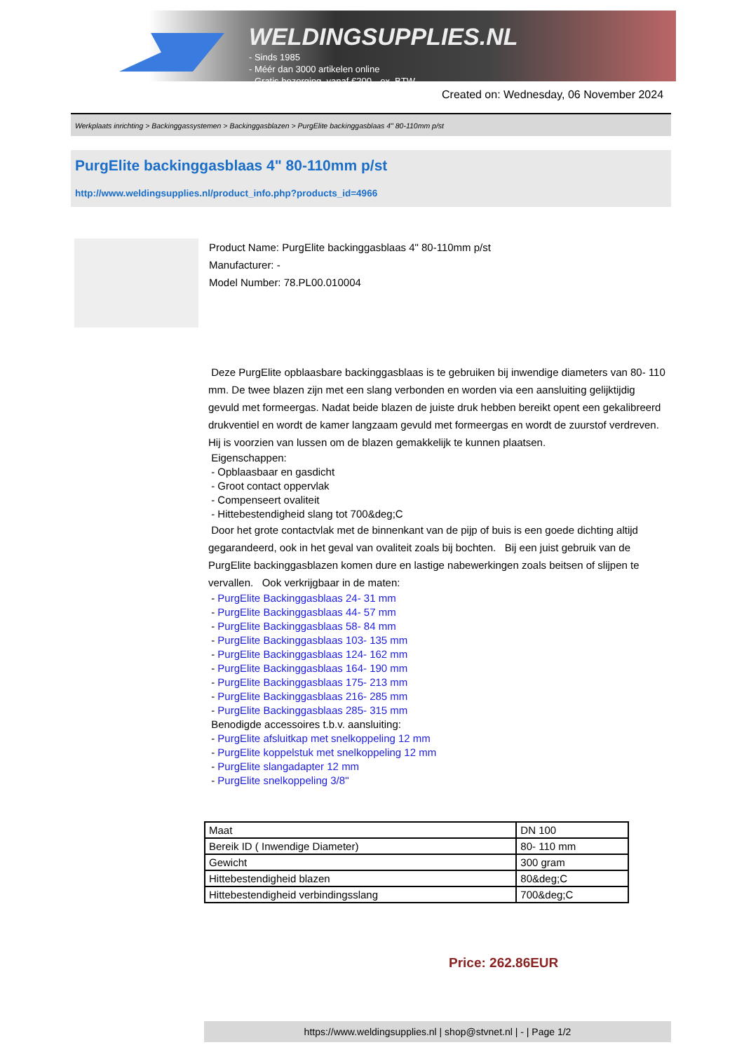WELDINGSUPPLIES.NL
- Sinds 1985
- Méér dan 3000 artikelen online
- Gratis bezorging, vanaf €200,--ex. BTW
Created on: Wednesday, 06 November 2024
Werkplaats inrichting > Backinggassystemen > Backinggasblazen > PurgElite backinggasblaas 4" 80-110mm p/st
PurgElite backinggasblaas 4" 80-110mm p/st
http://www.weldingsupplies.nl/product_info.php?products_id=4966
Product Name: PurgElite backinggasblaas 4" 80-110mm p/st
Manufacturer: -
Model Number: 78.PL00.010004
Deze PurgElite opblaasbare backinggasblaas is te gebruiken bij inwendige diameters van 80- 110 mm. De twee blazen zijn met een slang verbonden en worden via een aansluiting gelijktijdig gevuld met formeergas. Nadat beide blazen de juiste druk hebben bereikt opent een gekalibreerd drukventiel en wordt de kamer langzaam gevuld met formeergas en wordt de zuurstof verdreven. Hij is voorzien van lussen om de blazen gemakkelijk te kunnen plaatsen.
Eigenschappen:
- Opblaasbaar en gasdicht
- Groot contact oppervlak
- Compenseert ovaliteit
- Hittebestendigheid slang tot 700&deg;C
Door het grote contactvlak met de binnenkant van de pijp of buis is een goede dichting altijd gegarandeerd, ook in het geval van ovaliteit zoals bij bochten. Bij een juist gebruik van de PurgElite backinggasblazen komen dure en lastige nabewerkingen zoals beitsen of slijpen te vervallen. Ook verkrijgbaar in de maten:
- PurgElite Backinggasblaas 24- 31 mm
- PurgElite Backinggasblaas 44- 57 mm
- PurgElite Backinggasblaas 58- 84 mm
- PurgElite Backinggasblaas 103- 135 mm
- PurgElite Backinggasblaas 124- 162 mm
- PurgElite Backinggasblaas 164- 190 mm
- PurgElite Backinggasblaas 175- 213 mm
- PurgElite Backinggasblaas 216- 285 mm
- PurgElite Backinggasblaas 285- 315 mm
Benodigde accessoires t.b.v. aansluiting:
- PurgElite afsluitkap met snelkoppeling 12 mm
- PurgElite koppelstuk met snelkoppeling 12 mm
- PurgElite slangadapter 12 mm
- PurgElite snelkoppeling 3/8"
| Maat | DN 100 |
| Bereik ID ( Inwendige Diameter) | 80- 110 mm |
| Gewicht | 300 gram |
| Hittebestendigheid blazen | 80&deg;C |
| Hittebestendigheid verbindingsslang | 700&deg;C |
Price: 262.86EUR
https://www.weldingsupplies.nl | shop@stvnet.nl | - | Page 1/2